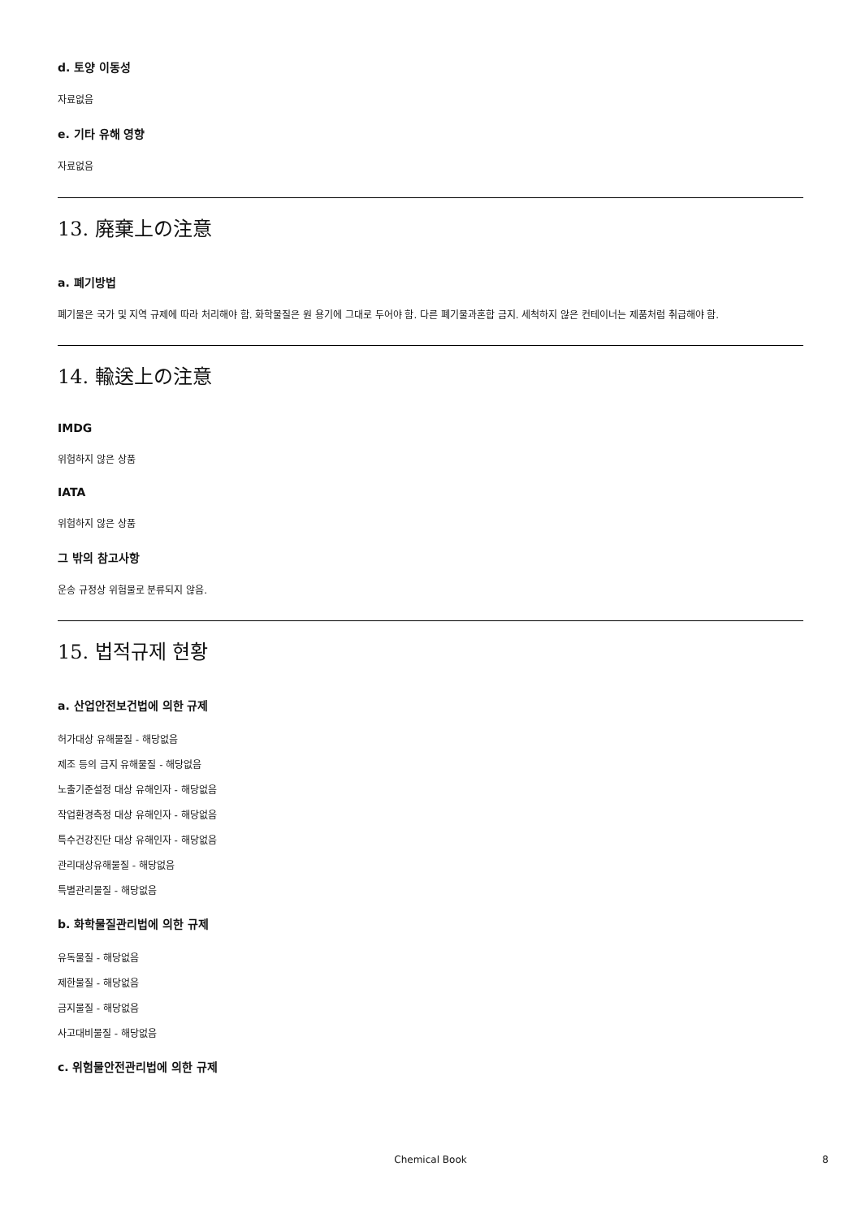d. 토양 이동성
자료없음
e. 기타 유해 영향
자료없음
13. 廃棄上の注意
a. 폐기방법
폐기물은 국가 및 지역 규제에 따라 처리해야 함. 화학물질은 원 용기에 그대로 두어야 함. 다른 폐기물과혼합 금지. 세척하지 않은 컨테이너는 제품처럼 취급해야 함.
14. 輸送上の注意
IMDG
위험하지 않은 상품
IATA
위험하지 않은 상품
그 밖의 참고사항
운송 규정상 위험물로 분류되지 않음.
15. 법적규제 현황
a. 산업안전보건법에 의한 규제
허가대상 유해물질 - 해당없음
제조 등의 금지 유해물질 - 해당없음
노출기준설정 대상 유해인자 - 해당없음
작업환경측정 대상 유해인자 - 해당없음
특수건강진단 대상 유해인자 - 해당없음
관리대상유해물질 - 해당없음
특별관리물질 - 해당없음
b. 화학물질관리법에 의한 규제
유독물질 - 해당없음
제한물질 - 해당없음
금지물질 - 해당없음
사고대비물질 - 해당없음
c. 위험물안전관리법에 의한 규제
Chemical Book 8